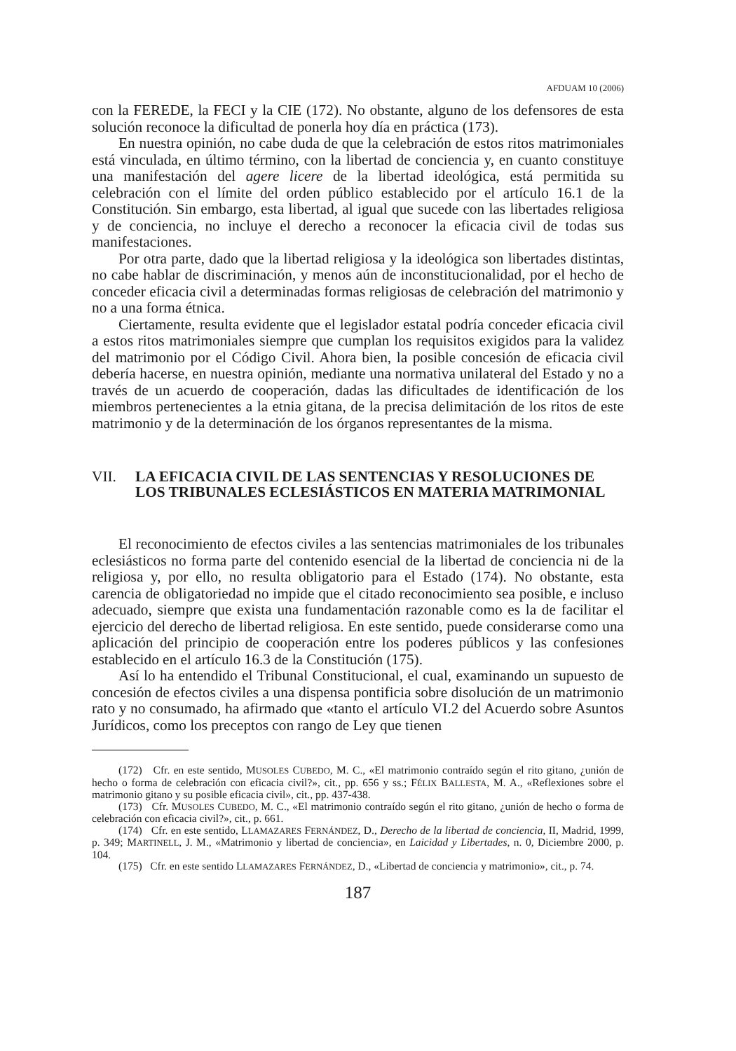AFDUAM 10 (2006)
con la FEREDE, la FECI y la CIE (172). No obstante, alguno de los defensores de esta solución reconoce la dificultad de ponerla hoy día en práctica (173).
En nuestra opinión, no cabe duda de que la celebración de estos ritos matrimoniales está vinculada, en último término, con la libertad de conciencia y, en cuanto constituye una manifestación del agere licere de la libertad ideológica, está permitida su celebración con el límite del orden público establecido por el artículo 16.1 de la Constitución. Sin embargo, esta libertad, al igual que sucede con las libertades religiosa y de conciencia, no incluye el derecho a reconocer la eficacia civil de todas sus manifestaciones.
Por otra parte, dado que la libertad religiosa y la ideológica son libertades distintas, no cabe hablar de discriminación, y menos aún de inconstitucionalidad, por el hecho de conceder eficacia civil a determinadas formas religiosas de celebración del matrimonio y no a una forma étnica.
Ciertamente, resulta evidente que el legislador estatal podría conceder eficacia civil a estos ritos matrimoniales siempre que cumplan los requisitos exigidos para la validez del matrimonio por el Código Civil. Ahora bien, la posible concesión de eficacia civil debería hacerse, en nuestra opinión, mediante una normativa unilateral del Estado y no a través de un acuerdo de cooperación, dadas las dificultades de identificación de los miembros pertenecientes a la etnia gitana, de la precisa delimitación de los ritos de este matrimonio y de la determinación de los órganos representantes de la misma.
VII. LA EFICACIA CIVIL DE LAS SENTENCIAS Y RESOLUCIONES DE LOS TRIBUNALES ECLESIÁSTICOS EN MATERIA MATRIMONIAL
El reconocimiento de efectos civiles a las sentencias matrimoniales de los tribunales eclesiásticos no forma parte del contenido esencial de la libertad de conciencia ni de la religiosa y, por ello, no resulta obligatorio para el Estado (174). No obstante, esta carencia de obligatoriedad no impide que el citado reconocimiento sea posible, e incluso adecuado, siempre que exista una fundamentación razonable como es la de facilitar el ejercicio del derecho de libertad religiosa. En este sentido, puede considerarse como una aplicación del principio de cooperación entre los poderes públicos y las confesiones establecido en el artículo 16.3 de la Constitución (175).
Así lo ha entendido el Tribunal Constitucional, el cual, examinando un supuesto de concesión de efectos civiles a una dispensa pontificia sobre disolución de un matrimonio rato y no consumado, ha afirmado que «tanto el artículo VI.2 del Acuerdo sobre Asuntos Jurídicos, como los preceptos con rango de Ley que tienen
(172) Cfr. en este sentido, MUSOLES CUBEDO, M. C., «El matrimonio contraído según el rito gitano, ¿unión de hecho o forma de celebración con eficacia civil?», cit., pp. 656 y ss.; FÉLIX BALLESTA, M. A., «Reflexiones sobre el matrimonio gitano y su posible eficacia civil», cit., pp. 437-438.
(173) Cfr. MUSOLES CUBEDO, M. C., «El matrimonio contraído según el rito gitano, ¿unión de hecho o forma de celebración con eficacia civil?», cit., p. 661.
(174) Cfr. en este sentido, LLAMAZARES FERNÁNDEZ, D., Derecho de la libertad de conciencia, II, Madrid, 1999, p. 349; MARTINELL, J. M., «Matrimonio y libertad de conciencia», en Laicidad y Libertades, n. 0, Diciembre 2000, p. 104.
(175) Cfr. en este sentido LLAMAZARES FERNÁNDEZ, D., «Libertad de conciencia y matrimonio», cit., p. 74.
187